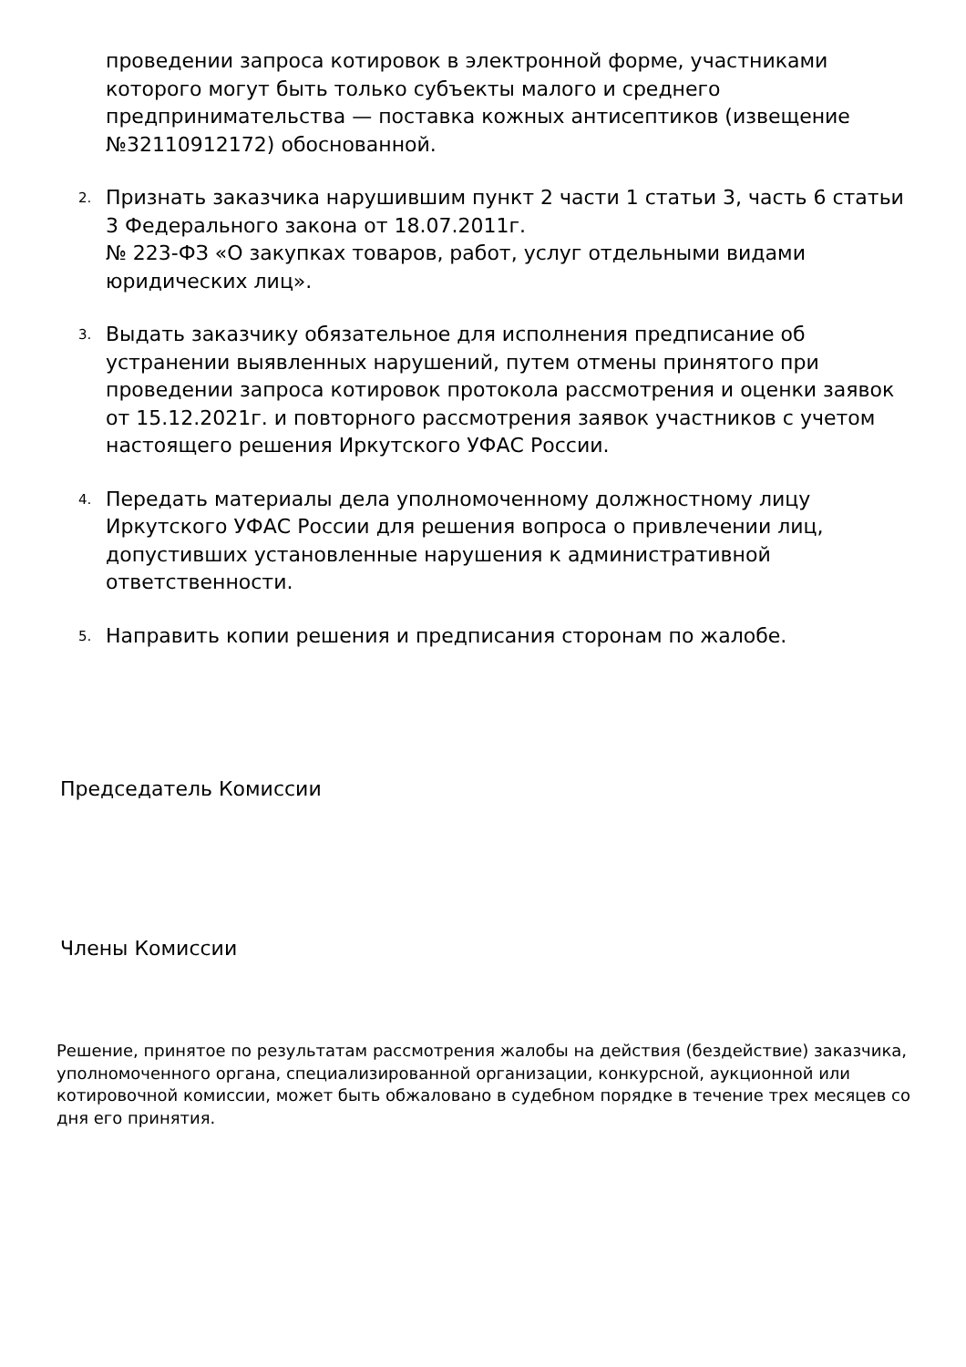проведении запроса котировок в электронной форме, участниками которого могут быть только субъекты малого и среднего предпринимательства — поставка кожных антисептиков (извещение №32110912172) обоснованной.
2.
Признать заказчика нарушившим пункт 2 части 1 статьи 3, часть 6 статьи 3 Федерального закона от 18.07.2011г.
№ 223-ФЗ «О закупках товаров, работ, услуг отдельными видами юридических лиц».
3.
Выдать заказчику обязательное для исполнения предписание об устранении выявленных нарушений, путем отмены принятого при проведении запроса котировок протокола рассмотрения и оценки заявок от 15.12.2021г. и повторного рассмотрения заявок участников с учетом настоящего решения Иркутского УФАС России.
4.
Передать материалы дела уполномоченному должностному лицу Иркутского УФАС России для решения вопроса о привлечении лиц, допустивших установленные нарушения к административной ответственности.
5.
Направить копии решения и предписания сторонам по жалобе.
Председатель Комиссии
Члены Комиссии
Решение, принятое по результатам рассмотрения жалобы на действия (бездействие) заказчика, уполномоченного органа, специализированной организации, конкурсной, аукционной или котировочной комиссии, может быть обжаловано в судебном порядке в течение трех месяцев со дня его принятия.